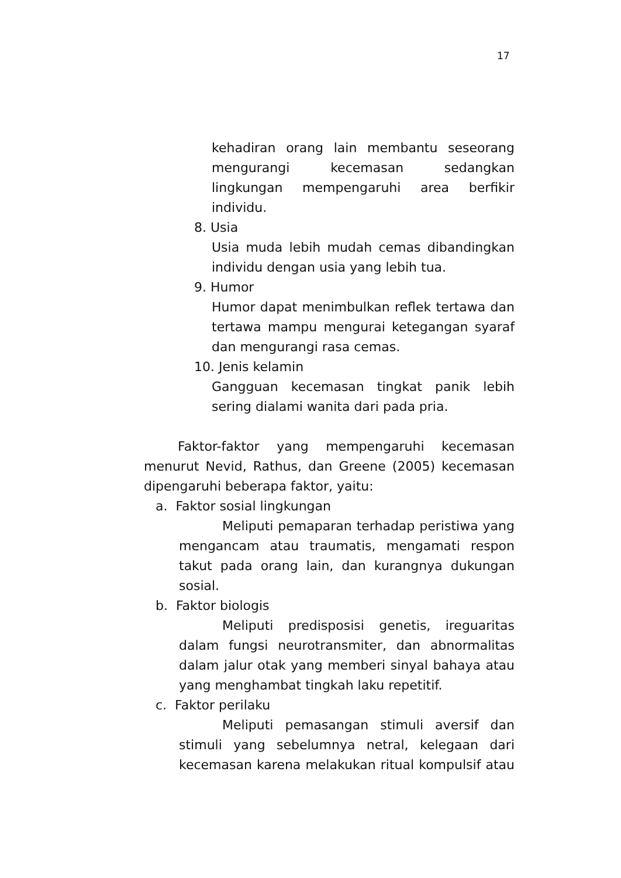17
kehadiran orang lain membantu seseorang mengurangi kecemasan sedangkan lingkungan mempengaruhi area berfikir individu.
8. Usia
Usia muda lebih mudah cemas dibandingkan individu dengan usia yang lebih tua.
9. Humor
Humor dapat menimbulkan reflek tertawa dan tertawa mampu mengurai ketegangan syaraf dan mengurangi rasa cemas.
10. Jenis kelamin
Gangguan kecemasan tingkat panik lebih sering dialami wanita dari pada pria.
Faktor-faktor yang mempengaruhi kecemasan menurut Nevid, Rathus, dan Greene (2005) kecemasan dipengaruhi beberapa faktor, yaitu:
a. Faktor sosial lingkungan
Meliputi pemaparan terhadap peristiwa yang mengancam atau traumatis, mengamati respon takut pada orang lain, dan kurangnya dukungan sosial.
b. Faktor biologis
Meliputi predisposisi genetis, ireguaritas dalam fungsi neurotransmiter, dan abnormalitas dalam jalur otak yang memberi sinyal bahaya atau yang menghambat tingkah laku repetitif.
c. Faktor perilaku
Meliputi pemasangan stimuli aversif dan stimuli yang sebelumnya netral, kelegaan dari kecemasan karena melakukan ritual kompulsif atau